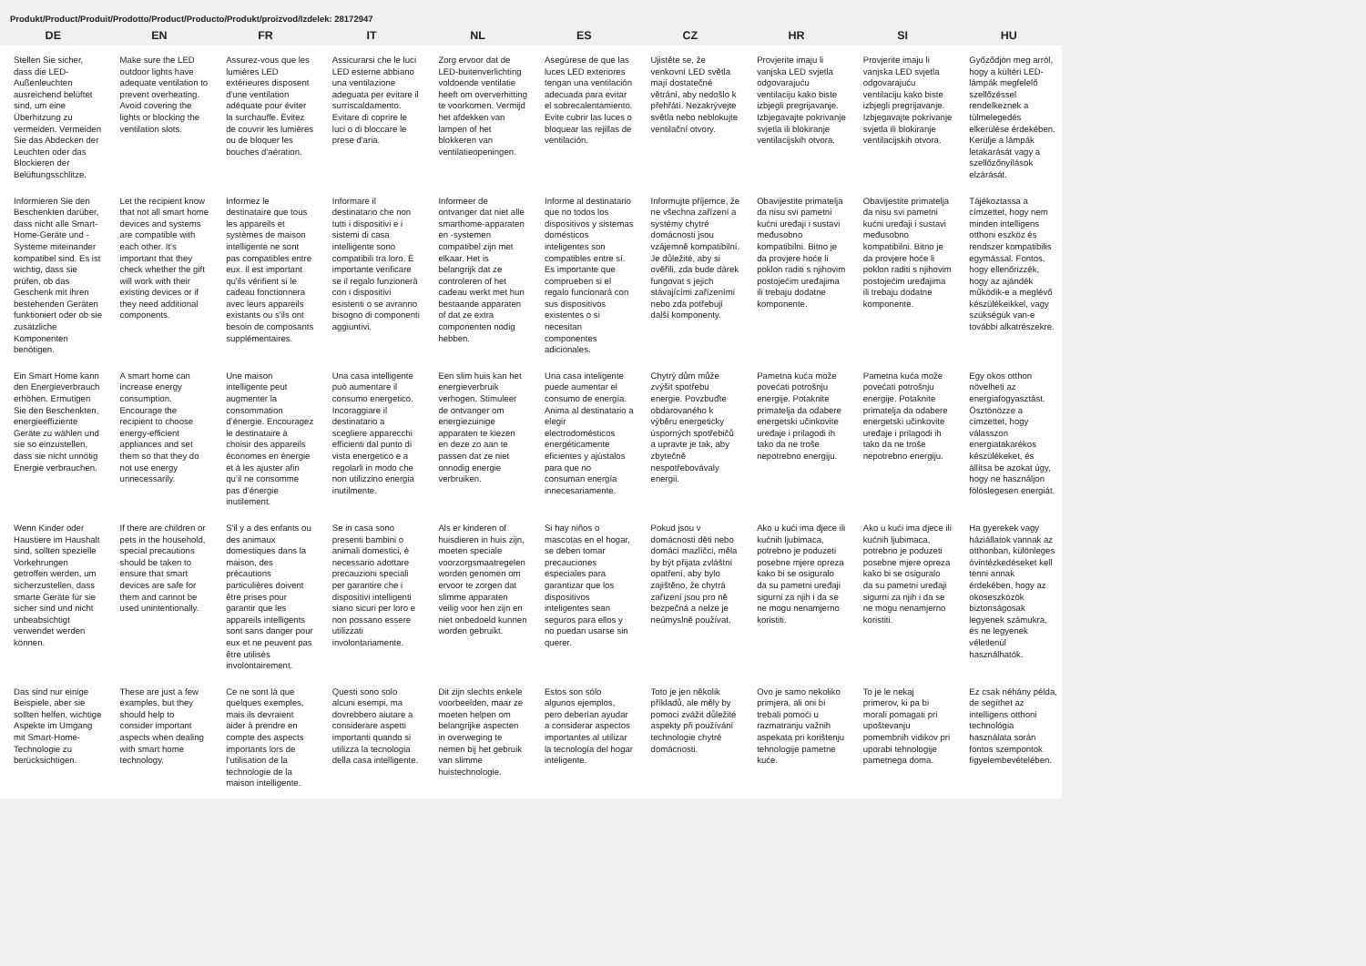Produkt/Product/Produit/Prodotto/Product/Producto/Produkt/proizvod/Izdelek: 28172947
| DE | EN | FR | IT | NL | ES | CZ | HR | SI | HU |
| --- | --- | --- | --- | --- | --- | --- | --- | --- | --- |
| Stellen Sie sicher, dass die LED-Außenleuchten ausreichend belüftet sind, um eine Überhitzung zu vermeiden. Vermeiden Sie das Abdecken der Leuchten oder das Blockieren der Belüftungsschlitze. | Make sure the LED outdoor lights have adequate ventilation to prevent overheating. Avoid covering the lights or blocking the ventilation slots. | Assurez-vous que les lumières LED extérieures disposent d'une ventilation adéquate pour éviter la surchauffe. Évitez de couvrir les lumières ou de bloquer les bouches d'aération. | Assicurarsi che le luci LED esterne abbiano una ventilazione adeguata per evitare il surriscaldamento. Evitare di coprire le luci o di bloccare le prese d'aria. | Zorg ervoor dat de LED-buitenverlichting voldoende ventilatie heeft om oververhitting te voorkomen. Vermijd het afdekken van lampen of het blokkeren van ventilatieopeningen. | Asegúrese de que las luces LED exteriores tengan una ventilación adecuada para evitar el sobrecalentamiento. Evite cubrir las luces o bloquear las rejillas de ventilación. | Ujistěte se, že venkovní LED světla mají dostatečné větrání, aby nedošlo k přehřátí. Nezakrývejte světla nebo neblokujte ventilační otvory. | Provjerite imaju li vanjska LED svjetla odgovarajuću ventilaciju kako biste izbjegli pregrijavanje. Izbjegavajte pokrivanje svjetla ili blokiranje ventilacijskih otvora. | Provjerite imaju li vanjska LED svjetla odgovarajuću ventilaciju kako biste izbjegli pregrijavanje. Izbjegavajte pokrivanje svjetla ili blokiranje ventilacijskih otvora. | Győződjön meg arról, hogy a kültéri LED-lámpák megfelelő szellőzéssel rendelkeznek a túlmelegedés elkerülése érdekében. Kerülje a lámpák letakarását vagy a szellőzőnyílások elzárását. |
| Informieren Sie den Beschenkten darüber, dass nicht alle Smart-Home-Geräte und -Systeme miteinander kompatibel sind. Es ist wichtig, dass sie prüfen, ob das Geschenk mit ihren bestehenden Geräten funktioniert oder ob sie zusätzliche Komponenten benötigen. | Let the recipient know that not all smart home devices and systems are compatible with each other. It's important that they check whether the gift will work with their existing devices or if they need additional components. | Informez le destinataire que tous les appareils et systèmes de maison intelligente ne sont pas compatibles entre eux. Il est important qu'ils vérifient si le cadeau fonctionnera avec leurs appareils existants ou s'ils ont besoin de composants supplémentaires. | Informare il destinatario che non tutti i dispositivi e i sistemi di casa intelligente sono compatibili tra loro. È importante verificare se il regalo funzionerà con i dispositivi esistenti o se avranno bisogno di componenti aggiuntivi. | Informeer de ontvanger dat niet alle smarthome-apparaten en -systemen compatibel zijn met elkaar. Het is belangrijk dat ze controleren of het cadeau werkt met hun bestaande apparaten of dat ze extra componenten nodig hebben. | Informe al destinatario que no todos los dispositivos y sistemas domésticos inteligentes son compatibles entre sí. Es importante que comprueben si el regalo funcionará con sus dispositivos existentes o si necesitan componentes adicionales. | Informujte příjemce, že ne všechna zařízení a systémy chytré domácnosti jsou vzájemně kompatibilní. Je důležité, aby si ověřili, zda bude dárek fungovat s jejich stávajícími zařízeními nebo zda potřebují další komponenty. | Obavijestite primatelja da nisu svi pametni kućni uređaji i sustavi međusobno kompatibilni. Bitno je da provjere hoće li poklon raditi s njihovim postojećim uređajima ili trebaju dodatne komponente. | Obavijestite primatelja da nisu svi pametni kućni uređaji i sustavi međusobno kompatibilni. Bitno je da provjere hoće li poklon raditi s njihovim postojećim uređajima ili trebaju dodatne komponente. | Tájékoztassa a címzettet, hogy nem minden intelligens otthoni eszköz és rendszer kompatibilis egymással. Fontos, hogy ellenőrizzék, hogy az ajándék működik-e a meglévő készülékeikkel, vagy szükségük van-e további alkatrészekre. |
| Ein Smart Home kann den Energieverbrauch erhöhen. Ermutigen Sie den Beschenkten, energieeffiziente Geräte zu wählen und sie so einzustellen, dass sie nicht unnötig Energie verbrauchen. | A smart home can increase energy consumption. Encourage the recipient to choose energy-efficient appliances and set them so that they do not use energy unnecessarily. | Une maison intelligente peut augmenter la consommation d’énergie. Encouragez le destinataire à choisir des appareils économes en énergie et à les ajuster afin qu’il ne consomme pas d’énergie inutilement. | Una casa intelligente può aumentare il consumo energetico. Incoraggiare il destinatario a scegliere apparecchi efficienti dal punto di vista energetico e a regolarli in modo che non utilizzino energia inutilmente. | Een slim huis kan het energieverbruik verhogen. Stimuleer de ontvanger om energiezuinige apparaten te kiezen en deze zo aan te passen dat ze niet onnodig energie verbruiken. | Una casa inteligente puede aumentar el consumo de energía. Anima al destinatario a elegir electrodomésticos energéticamente eficientes y ajústalos para que no consuman energía innecesariamente. | Chytrý dům může zvýšit spotřebu energie. Povzbuďte obdarovaného k výběru energeticky úsporných spotřebičů a upravte je tak, aby zbytečně nespotřebovávaly energii. | Pametna kuća može povećati potrošnju energije. Potaknite primatelja da odabere energetski učinkovite uređaje i prilagodi ih tako da ne troše nepotrebno energiju. | Pametna kuća može povećati potrošnju energije. Potaknite primatelja da odabere energetski učinkovite uređaje i prilagodi ih tako da ne troše nepotrebno energiju. | Egy okos otthon növelheti az energiafogyasztást. Ösztönözze a címzettet, hogy válasszon energiatakarékos készülékeket, és állítsa be azokat úgy, hogy ne használjon fölöslegesen energiát. |
| Wenn Kinder oder Haustiere im Haushalt sind, sollten spezielle Vorkehrungen getroffen werden, um sicherzustellen, dass smarte Geräte für sie sicher sind und nicht unbeabsichtigt verwendet werden können. | If there are children or pets in the household, special precautions should be taken to ensure that smart devices are safe for them and cannot be used unintentionally. | S'il y a des enfants ou des animaux domestiques dans la maison, des précautions particulières doivent être prises pour garantir que les appareils intelligents sont sans danger pour eux et ne peuvent pas être utilisés involontairement. | Se in casa sono presenti bambini o animali domestici, è necessario adottare precauzioni speciali per garantire che i dispositivi intelligenti siano sicuri per loro e non possano essere utilizzati involontariamente. | Als er kinderen of huisdieren in huis zijn, moeten speciale voorzorgsmaatregelen worden genomen om ervoor te zorgen dat slimme apparaten veilig voor hen zijn en niet onbedoeld kunnen worden gebruikt. | Si hay niños o mascotas en el hogar, se deben tomar precauciones especiales para garantizar que los dispositivos inteligentes sean seguros para ellos y no puedan usarse sin querer. | Pokud jsou v domácnosti děti nebo domácí mazlíčci, měla by být přijata zvláštní opatření, aby bylo zajištěno, že chytrá zařízení jsou pro ně bezpečná a nelze je neúmyslně používat. | Ako u kući ima djece ili kućnih ljubimaca, potrebno je poduzeti posebne mjere opreza kako bi se osiguralo da su pametni uređaji sigurni za njih i da se ne mogu nenamjerno koristiti. | Ako u kući ima djece ili kućnih ljubimaca, potrebno je poduzeti posebne mjere opreza kako bi se osiguralo da su pametni uređaji sigurni za njih i da se ne mogu nenamjerno koristiti. | Ha gyerekek vagy háziállatok vannak az otthonban, különleges óvintézkedéseket kell tenni annak érdekében, hogy az okoseszközök biztonságosak legyenek számukra, és ne legyenek véletlenül használhatók. |
| Das sind nur einige Beispiele, aber sie sollten helfen, wichtige Aspekte im Umgang mit Smart-Home-Technologie zu berücksichtigen. | These are just a few examples, but they should help to consider important aspects when dealing with smart home technology. | Ce ne sont là que quelques exemples, mais ils devraient aider à prendre en compte des aspects importants lors de l’utilisation de la technologie de la maison intelligente. | Questi sono solo alcuni esempi, ma dovrebbero aiutare a considerare aspetti importanti quando si utilizza la tecnologia della casa intelligente. | Dit zijn slechts enkele voorbeelden, maar ze moeten helpen om belangrijke aspecten in overweging te nemen bij het gebruik van slimme huistechnologie. | Estos son sólo algunos ejemplos, pero deberían ayudar a considerar aspectos importantes al utilizar la tecnología del hogar inteligente. | Toto je jen několik příkladů, ale měly by pomoci zvážit důležité aspekty při používání technologie chytré domácnosti. | Ovo je samo nekoliko primjera, ali oni bi trebali pomoći u razmatranju važnih aspekata pri korištenju tehnologije pametne kuće. | To je le nekaj primerov, ki pa bi morali pomagati pri upoštevanju pomembnih vidikov pri uporabi tehnologije pametnega doma. | Ez csak néhány példa, de segíthet az intelligens otthoni technológia használata során fontos szempontok figyelembevételében. |